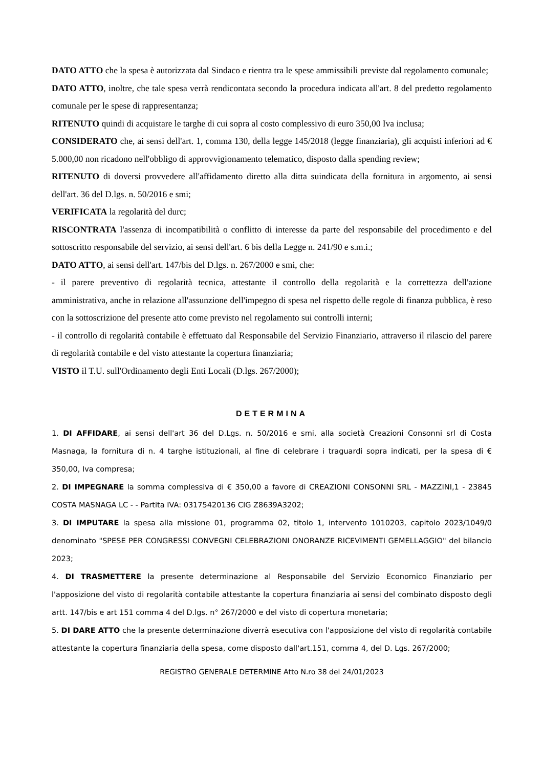DATO ATTO che la spesa è autorizzata dal Sindaco e rientra tra le spese ammissibili previste dal regolamento comunale;
DATO ATTO, inoltre, che tale spesa verrà rendicontata secondo la procedura indicata all'art. 8 del predetto regolamento comunale per le spese di rappresentanza;
RITENUTO quindi di acquistare le targhe di cui sopra al costo complessivo di euro 350,00 Iva inclusa;
CONSIDERATO che, ai sensi dell'art. 1, comma 130, della legge 145/2018 (legge finanziaria), gli acquisti inferiori ad € 5.000,00 non ricadono nell'obbligo di approvvigionamento telematico, disposto dalla spending review;
RITENUTO di doversi provvedere all'affidamento diretto alla ditta suindicata della fornitura in argomento, ai sensi dell'art. 36 del D.lgs. n. 50/2016 e smi;
VERIFICATA la regolarità del durc;
RISCONTRATA l'assenza di incompatibilità o conflitto di interesse da parte del responsabile del procedimento e del sottoscritto responsabile del servizio, ai sensi dell'art. 6 bis della Legge n. 241/90 e s.m.i.;
DATO ATTO, ai sensi dell'art. 147/bis del D.lgs. n. 267/2000 e smi, che:
- il parere preventivo di regolarità tecnica, attestante il controllo della regolarità e la correttezza dell'azione amministrativa, anche in relazione all'assunzione dell'impegno di spesa nel rispetto delle regole di finanza pubblica, è reso con la sottoscrizione del presente atto come previsto nel regolamento sui controlli interni;
- il controllo di regolarità contabile è effettuato dal Responsabile del Servizio Finanziario, attraverso il rilascio del parere di regolarità contabile e del visto attestante la copertura finanziaria;
VISTO il T.U. sull'Ordinamento degli Enti Locali (D.lgs. 267/2000);
DETERMINA
1. DI AFFIDARE, ai sensi dell'art 36 del D.Lgs. n. 50/2016 e smi, alla società Creazioni Consonni srl di Costa Masnaga, la fornitura di n. 4 targhe istituzionali, al fine di celebrare i traguardi sopra indicati, per la spesa di € 350,00, Iva compresa;
2. DI IMPEGNARE la somma complessiva di € 350,00 a favore di CREAZIONI CONSONNI SRL - MAZZINI,1 - 23845 COSTA MASNAGA LC - - Partita IVA: 03175420136 CIG Z8639A3202;
3. DI IMPUTARE la spesa alla missione 01, programma 02, titolo 1, intervento 1010203, capitolo 2023/1049/0 denominato "SPESE PER CONGRESSI CONVEGNI CELEBRAZIONI ONORANZE RICEVIMENTI GEMELLAGGIO" del bilancio 2023;
4. DI TRASMETTERE la presente determinazione al Responsabile del Servizio Economico Finanziario per l'apposizione del visto di regolarità contabile attestante la copertura finanziaria ai sensi del combinato disposto degli artt. 147/bis e art 151 comma 4 del D.lgs. n° 267/2000 e del visto di copertura monetaria;
5. DI DARE ATTO che la presente determinazione diverrà esecutiva con l'apposizione del visto di regolarità contabile attestante la copertura finanziaria della spesa, come disposto dall'art.151, comma 4, del D. Lgs. 267/2000;
REGISTRO GENERALE DETERMINE Atto N.ro 38 del 24/01/2023